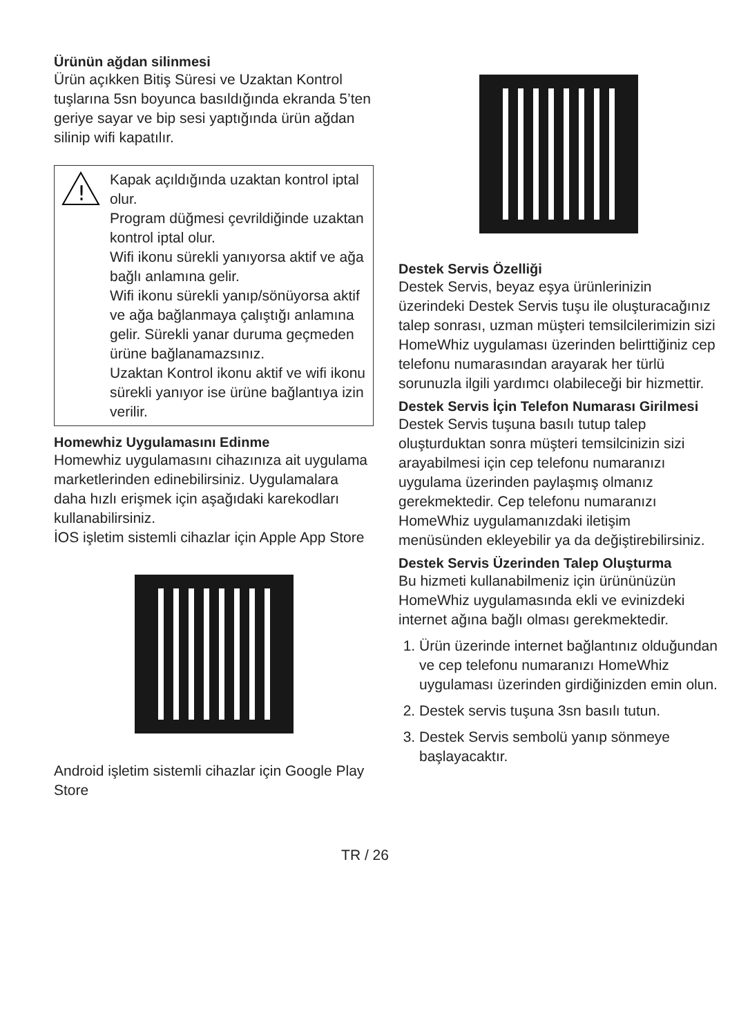Ürünün ağdan silinmesi
Ürün açıkken Bitiş Süresi ve Uzaktan Kontrol tuşlarına 5sn boyunca basıldığında ekranda 5’ten geriye sayar ve bip sesi yaptığında ürün ağdan silinip wifi kapatılır.
!
Kapak açıldığında uzaktan kontrol iptal olur.
Program düğmesi çevrildiğinde uzaktan kontrol iptal olur.
Wifi ikonu sürekli yanıyorsa aktif ve ağa bağlı anlamına gelir.
Wifi ikonu sürekli yanıp/sönüyorsa aktif ve ağa bağlanmaya çalıştığı anlamına gelir. Sürekli yanar duruma geçmeden ürüne bağlanamazsınız.
Uzaktan Kontrol ikonu aktif ve wifi ikonu sürekli yanıyor ise ürüne bağlantıya izin verilir.
Homewhiz Uygulamasını Edinme
Homewhiz uygulamasını cihazınıza ait uygulama marketlerinden edinebilirsiniz. Uygulamalara daha hızlı erişmek için aşağıdaki karekodları kullanabilirsiniz.
İOS işletim sistemli cihazlar için Apple App Store
Android işletim sistemli cihazlar için Google Play Store
Destek Servis Özelliği
Destek Servis, beyaz eşya ürünlerinizin üzerindeki Destek Servis tuşu ile oluşturacağınız talep sonrası, uzman müşteri temsilcilerimizin sizi HomeWhiz uygulaması üzerinden belirttiğiniz cep telefonu numarasından arayarak her türlü sorunuzla ilgili yardımcı olabileceği bir hizmettir.
Destek Servis İçin Telefon Numarası Girilmesi
Destek Servis tuşuna basılı tutup talep oluşturduktan sonra müşteri temsilcinizin sizi arayabilmesi için cep telefonu numaranızı uygulama üzerinden paylaşmış olmanız gerekmektedir. Cep telefonu numaranızı HomeWhiz uygulamanızdaki iletişim menüsünden ekleyebilir ya da değiştirebilirsiniz.
Destek Servis Üzerinden Talep Oluşturma
Bu hizmeti kullanabilmeniz için ürününüzün HomeWhiz uygulamasında ekli ve evinizdeki internet ağına bağlı olması gerekmektedir.
1. Ürün üzerinde internet bağlantınız olduğundan ve cep telefonu numaranızı HomeWhiz uygulaması üzerinden girdiğinizden emin olun.
2. Destek servis tuşuna 3sn basılı tutun.
3. Destek Servis sembolü yanıp sönmeye başlayacaktır.
TR / 26